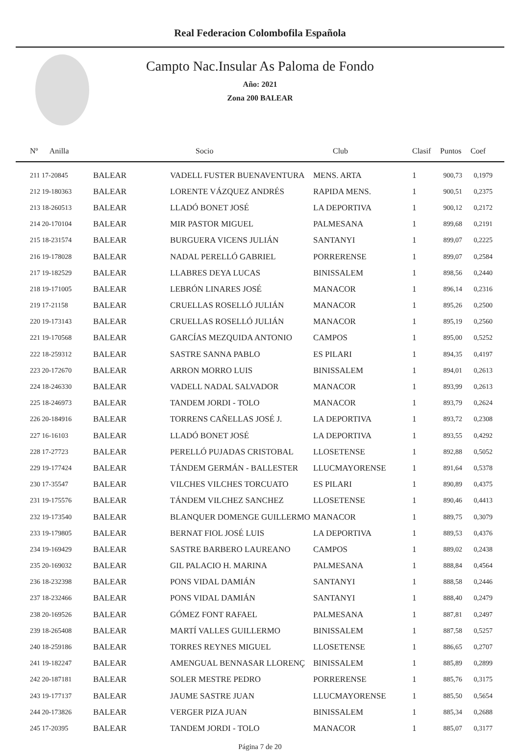Real Federacion Colombofila Española
Campto Nac.Insular As Paloma de Fondo
Año: 2021
Zona 200 BALEAR
| Nº Anilla | | Socio | Club | Clasif | Puntos | Coef |
| --- | --- | --- | --- | --- | --- | --- |
| 211 17-20845 | BALEAR | VADELL FUSTER BUENAVENTURA | MENS. ARTA | 1 | 900,73 | 0,1979 |
| 212 19-180363 | BALEAR | LORENTE VÁZQUEZ ANDRÉS | RAPIDA MENS. | 1 | 900,51 | 0,2375 |
| 213 18-260513 | BALEAR | LLADÓ BONET JOSÉ | LA DEPORTIVA | 1 | 900,12 | 0,2172 |
| 214 20-170104 | BALEAR | MIR PASTOR MIGUEL | PALMESANA | 1 | 899,68 | 0,2191 |
| 215 18-231574 | BALEAR | BURGUERA VICENS JULIÁN | SANTANYI | 1 | 899,07 | 0,2225 |
| 216 19-178028 | BALEAR | NADAL PERELLÓ GABRIEL | PORRERENSE | 1 | 899,07 | 0,2584 |
| 217 19-182529 | BALEAR | LLABRES DEYA LUCAS | BINISSALEM | 1 | 898,56 | 0,2440 |
| 218 19-171005 | BALEAR | LEBRÓN LINARES JOSÉ | MANACOR | 1 | 896,14 | 0,2316 |
| 219 17-21158 | BALEAR | CRUELLAS ROSELLÓ JULIÁN | MANACOR | 1 | 895,26 | 0,2500 |
| 220 19-173143 | BALEAR | CRUELLAS ROSELLÓ JULIÁN | MANACOR | 1 | 895,19 | 0,2560 |
| 221 19-170568 | BALEAR | GARCÍAS MEZQUIDA ANTONIO | CAMPOS | 1 | 895,00 | 0,5252 |
| 222 18-259312 | BALEAR | SASTRE SANNA PABLO | ES PILARI | 1 | 894,35 | 0,4197 |
| 223 20-172670 | BALEAR | ARRON MORRO LUIS | BINISSALEM | 1 | 894,01 | 0,2613 |
| 224 18-246330 | BALEAR | VADELL NADAL SALVADOR | MANACOR | 1 | 893,99 | 0,2613 |
| 225 18-246973 | BALEAR | TANDEM JORDI - TOLO | MANACOR | 1 | 893,79 | 0,2624 |
| 226 20-184916 | BALEAR | TORRENS CAÑELLAS JOSÉ J. | LA DEPORTIVA | 1 | 893,72 | 0,2308 |
| 227 16-16103 | BALEAR | LLADÓ BONET JOSÉ | LA DEPORTIVA | 1 | 893,55 | 0,4292 |
| 228 17-27723 | BALEAR | PERELLÓ PUJADAS CRISTOBAL | LLOSETENSE | 1 | 892,88 | 0,5052 |
| 229 19-177424 | BALEAR | TÁNDEM GERMÁN - BALLESTER | LLUCMAYORENSE | 1 | 891,64 | 0,5378 |
| 230 17-35547 | BALEAR | VILCHES VILCHES TORCUATO | ES PILARI | 1 | 890,89 | 0,4375 |
| 231 19-175576 | BALEAR | TÁNDEM VILCHEZ SANCHEZ | LLOSETENSE | 1 | 890,46 | 0,4413 |
| 232 19-173540 | BALEAR | BLANQUER DOMENGE GUILLERMO | MANACOR | 1 | 889,75 | 0,3079 |
| 233 19-179805 | BALEAR | BERNAT FIOL JOSÉ LUIS | LA DEPORTIVA | 1 | 889,53 | 0,4376 |
| 234 19-169429 | BALEAR | SASTRE BARBERO LAUREANO | CAMPOS | 1 | 889,02 | 0,2438 |
| 235 20-169032 | BALEAR | GIL PALACIO H. MARINA | PALMESANA | 1 | 888,84 | 0,4564 |
| 236 18-232398 | BALEAR | PONS VIDAL DAMIÁN | SANTANYI | 1 | 888,58 | 0,2446 |
| 237 18-232466 | BALEAR | PONS VIDAL DAMIÁN | SANTANYI | 1 | 888,40 | 0,2479 |
| 238 20-169526 | BALEAR | GÓMEZ FONT RAFAEL | PALMESANA | 1 | 887,81 | 0,2497 |
| 239 18-265408 | BALEAR | MARTÍ VALLES GUILLERMO | BINISSALEM | 1 | 887,58 | 0,5257 |
| 240 18-259186 | BALEAR | TORRES REYNES MIGUEL | LLOSETENSE | 1 | 886,65 | 0,2707 |
| 241 19-182247 | BALEAR | AMENGUAL BENNASAR LLORENÇ | BINISSALEM | 1 | 885,89 | 0,2899 |
| 242 20-187181 | BALEAR | SOLER MESTRE PEDRO | PORRERENSE | 1 | 885,76 | 0,3175 |
| 243 19-177137 | BALEAR | JAUME SASTRE JUAN | LLUCMAYORENSE | 1 | 885,50 | 0,5654 |
| 244 20-173826 | BALEAR | VERGER PIZA JUAN | BINISSALEM | 1 | 885,34 | 0,2688 |
| 245 17-20395 | BALEAR | TANDEM JORDI - TOLO | MANACOR | 1 | 885,07 | 0,3177 |
Página 7 de 20